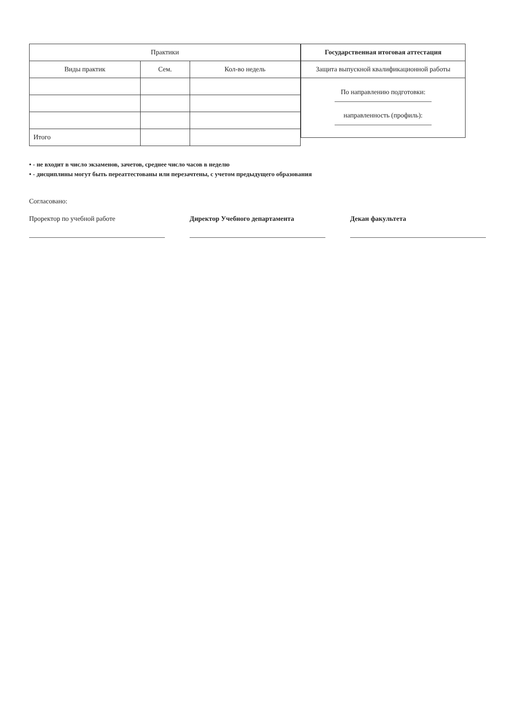| Практики | | |
| --- | --- | --- |
| Виды практик | Сем. | Кол-во недель |
| Итого | | |
| Государственная итоговая аттестация |
| --- |
| Защита выпускной квалификационной работы |
| По направлению подготовки: направленность (профиль): |
• - не входит в число экзаменов, зачетов, среднее число часов в неделю
• - дисциплины могут быть переаттестованы или перезачтены, с учетом предыдущего образования
Согласовано:
Проректор по учебной работе Директор Учебного департамента Декан факультета